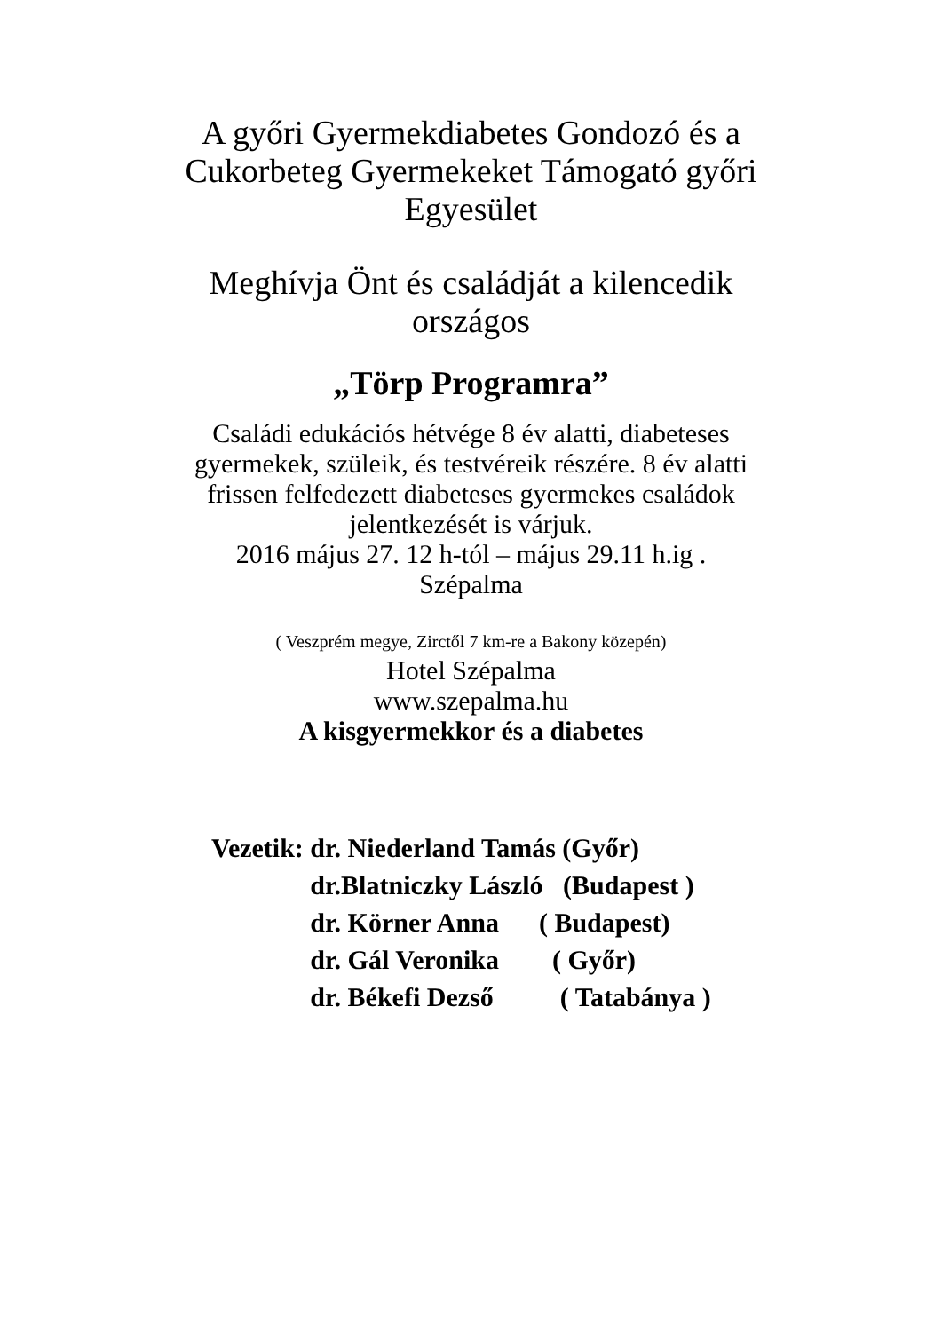A győri Gyermekdiabetes Gondozó és a
Cukorbeteg Gyermekeket Támogató győri
Egyesület
Meghívja Önt és családját a kilencedik
országos
„Törp Programra”
Családi edukációs hétvége 8 év alatti, diabeteses
gyermekek, szüleik, és testvéreik részére. 8 év alatti
frissen felfedezett diabeteses gyermekes családok
jelentkezését is várjuk.
2016 május 27. 12 h-tól – május 29.11 h.ig .
Szépalma
( Veszprém megye, Zirctől 7 km-re a Bakony közepén)
Hotel Szépalma
www.szepalma.hu
A kisgyermekkor és a diabetes
| Vezetik: | dr. Niederland Tamás (Győr) |
| | dr.Blatniczky László (Budapest ) |
| | dr. Körner Anna ( Budapest) |
| | dr. Gál Veronika ( Győr) |
| | dr. Békefi Dezső ( Tatabánya ) |